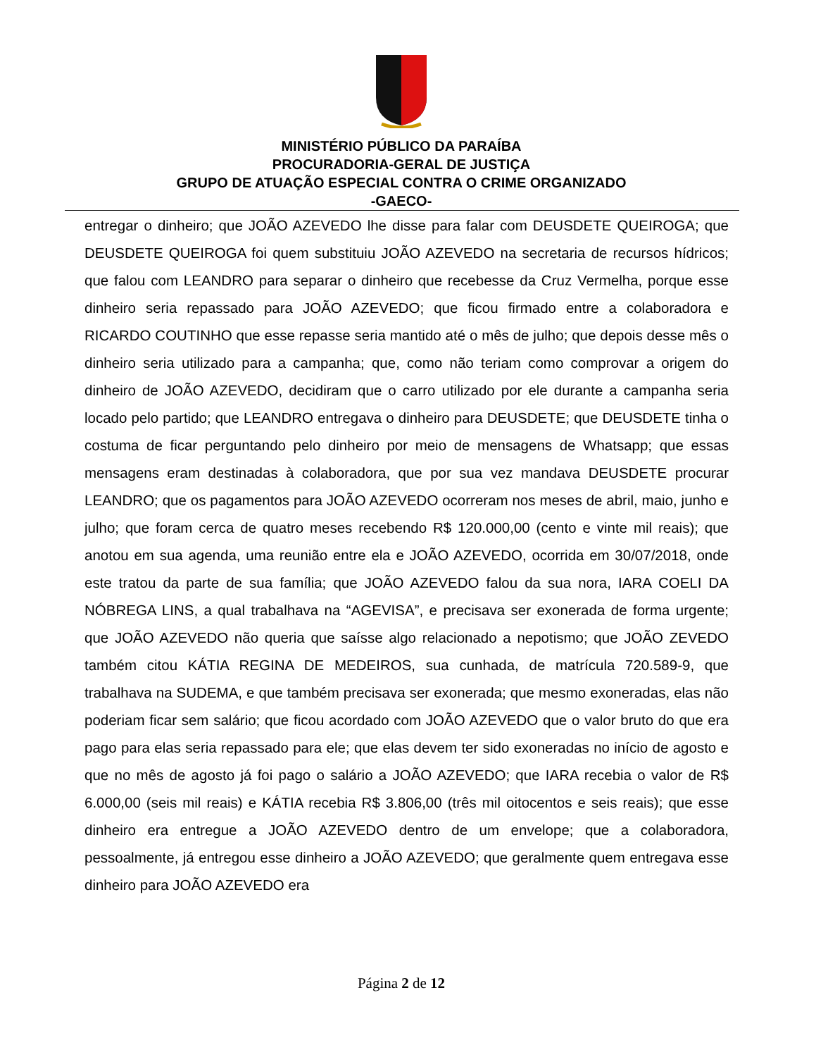MINISTÉRIO PÚBLICO DA PARAÍBA
PROCURADORIA-GERAL DE JUSTIÇA
GRUPO DE ATUAÇÃO ESPECIAL CONTRA O CRIME ORGANIZADO
-GAECO-
entregar o dinheiro; que JOÃO AZEVEDO lhe disse para falar com DEUSDETE QUEIROGA; que DEUSDETE QUEIROGA foi quem substituiu JOÃO AZEVEDO na secretaria de recursos hídricos; que falou com LEANDRO para separar o dinheiro que recebesse da Cruz Vermelha, porque esse dinheiro seria repassado para JOÃO AZEVEDO; que ficou firmado entre a colaboradora e RICARDO COUTINHO que esse repasse seria mantido até o mês de julho; que depois desse mês o dinheiro seria utilizado para a campanha; que, como não teriam como comprovar a origem do dinheiro de JOÃO AZEVEDO, decidiram que o carro utilizado por ele durante a campanha seria locado pelo partido; que LEANDRO entregava o dinheiro para DEUSDETE; que DEUSDETE tinha o costuma de ficar perguntando pelo dinheiro por meio de mensagens de Whatsapp; que essas mensagens eram destinadas à colaboradora, que por sua vez mandava DEUSDETE procurar LEANDRO; que os pagamentos para JOÃO AZEVEDO ocorreram nos meses de abril, maio, junho e julho; que foram cerca de quatro meses recebendo R$ 120.000,00 (cento e vinte mil reais); que anotou em sua agenda, uma reunião entre ela e JOÃO AZEVEDO, ocorrida em 30/07/2018, onde este tratou da parte de sua família; que JOÃO AZEVEDO falou da sua nora, IARA COELI DA NÓBREGA LINS, a qual trabalhava na “AGEVISA”, e precisava ser exonerada de forma urgente; que JOÃO AZEVEDO não queria que saísse algo relacionado a nepotismo; que JOÃO ZEVEDO também citou KÁTIA REGINA DE MEDEIROS, sua cunhada, de matrícula 720.589-9, que trabalhava na SUDEMA, e que também precisava ser exonerada; que mesmo exoneradas, elas não poderiam ficar sem salário; que ficou acordado com JOÃO AZEVEDO que o valor bruto do que era pago para elas seria repassado para ele; que elas devem ter sido exoneradas no início de agosto e que no mês de agosto já foi pago o salário a JOÃO AZEVEDO; que IARA recebia o valor de R$ 6.000,00 (seis mil reais) e KÁTIA recebia R$ 3.806,00 (três mil oitocentos e seis reais); que esse dinheiro era entregue a JOÃO AZEVEDO dentro de um envelope; que a colaboradora, pessoalmente, já entregou esse dinheiro a JOÃO AZEVEDO; que geralmente quem entregava esse dinheiro para JOÃO AZEVEDO era
Página 2 de 12